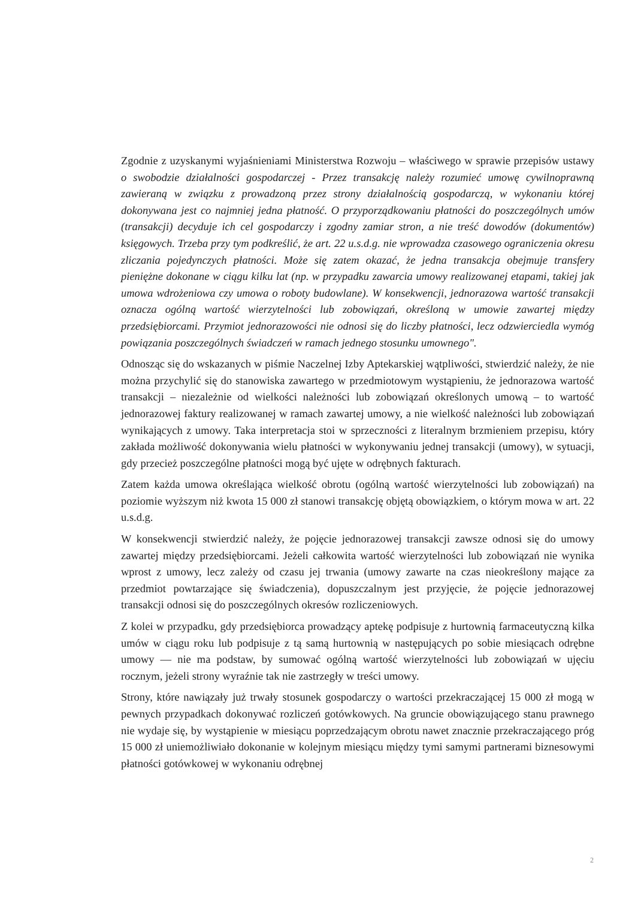Zgodnie z uzyskanymi wyjaśnieniami Ministerstwa Rozwoju – właściwego w sprawie przepisów ustawy o swobodzie działalności gospodarczej - Przez transakcję należy rozumieć umowę cywilnoprawną zawieraną w związku z prowadzoną przez strony działalnością gospodarczą, w wykonaniu której dokonywana jest co najmniej jedna płatność. O przyporządkowaniu płatności do poszczególnych umów (transakcji) decyduje ich cel gospodarczy i zgodny zamiar stron, a nie treść dowodów (dokumentów) księgowych. Trzeba przy tym podkreślić, że art. 22 u.s.d.g. nie wprowadza czasowego ograniczenia okresu zliczania pojedynczych płatności. Może się zatem okazać, że jedna transakcja obejmuje transfery pieniężne dokonane w ciągu kilku lat (np. w przypadku zawarcia umowy realizowanej etapami, takiej jak umowa wdrożeniowa czy umowa o roboty budowlane). W konsekwencji, jednorazowa wartość transakcji oznacza ogólną wartość wierzytelności lub zobowiązań, określoną w umowie zawartej między przedsiębiorcami. Przymiot jednorazowości nie odnosi się do liczby płatności, lecz odzwierciedla wymóg powiązania poszczególnych świadczeń w ramach jednego stosunku umownego".
Odnosząc się do wskazanych w piśmie Naczelnej Izby Aptekarskiej wątpliwości, stwierdzić należy, że nie można przychylić się do stanowiska zawartego w przedmiotowym wystąpieniu, że jednorazowa wartość transakcji – niezależnie od wielkości należności lub zobowiązań określonych umową – to wartość jednorazowej faktury realizowanej w ramach zawartej umowy, a nie wielkość należności lub zobowiązań wynikających z umowy. Taka interpretacja stoi w sprzeczności z literalnym brzmieniem przepisu, który zakłada możliwość dokonywania wielu płatności w wykonywaniu jednej transakcji (umowy), w sytuacji, gdy przecież poszczególne płatności mogą być ujęte w odrębnych fakturach.
Zatem każda umowa określająca wielkość obrotu (ogólną wartość wierzytelności lub zobowiązań) na poziomie wyższym niż kwota 15 000 zł stanowi transakcję objętą obowiązkiem, o którym mowa w art. 22 u.s.d.g.
W konsekwencji stwierdzić należy, że pojęcie jednorazowej transakcji zawsze odnosi się do umowy zawartej między przedsiębiorcami. Jeżeli całkowita wartość wierzytelności lub zobowiązań nie wynika wprost z umowy, lecz zależy od czasu jej trwania (umowy zawarte na czas nieokreślony mające za przedmiot powtarzające się świadczenia), dopuszczalnym jest przyjęcie, że pojęcie jednorazowej transakcji odnosi się do poszczególnych okresów rozliczeniowych.
Z kolei w przypadku, gdy przedsiębiorca prowadzący aptekę podpisuje z hurtownią farmaceutyczną kilka umów w ciągu roku lub podpisuje z tą samą hurtownią w następujących po sobie miesiącach odrębne umowy — nie ma podstaw, by sumować ogólną wartość wierzytelności lub zobowiązań w ujęciu rocznym, jeżeli strony wyraźnie tak nie zastrzegły w treści umowy.
Strony, które nawiązały już trwały stosunek gospodarczy o wartości przekraczającej 15 000 zł mogą w pewnych przypadkach dokonywać rozliczeń gotówkowych. Na gruncie obowiązującego stanu prawnego nie wydaje się, by wystąpienie w miesiącu poprzedzającym obrotu nawet znacznie przekraczającego próg 15 000 zł uniemożliwiało dokonanie w kolejnym miesiącu między tymi samymi partnerami biznesowymi płatności gotówkowej w wykonaniu odrębnej
2